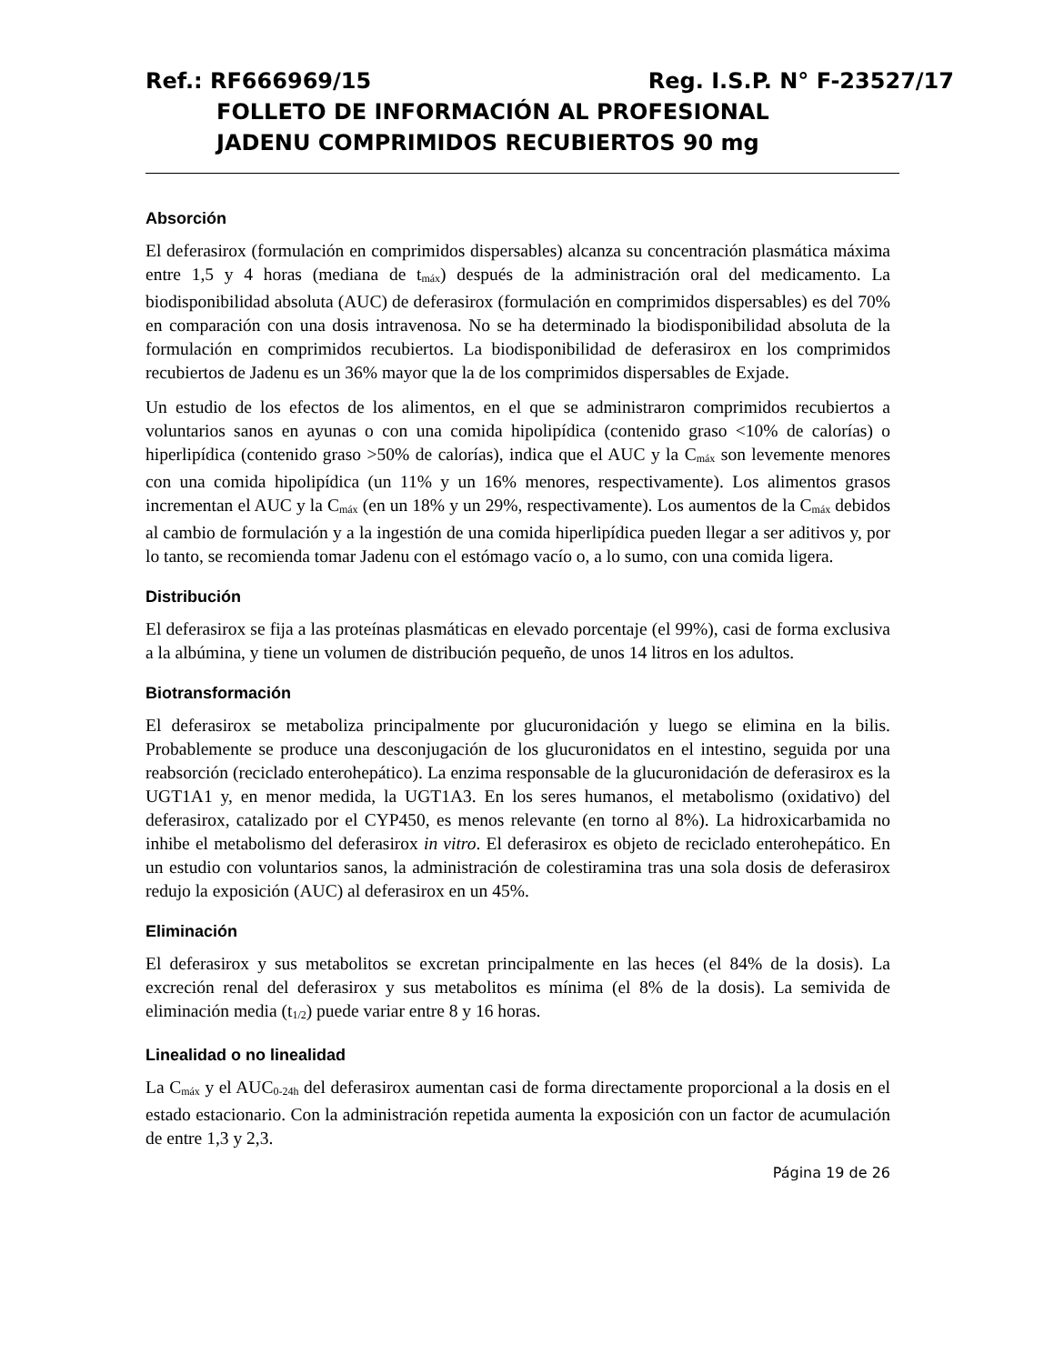Ref.: RF666969/15 Reg. I.S.P. N° F-23527/17
FOLLETO DE INFORMACIÓN AL PROFESIONAL
JADENU COMPRIMIDOS RECUBIERTOS 90 mg
Absorción
El deferasirox (formulación en comprimidos dispersables) alcanza su concentración plasmática máxima entre 1,5 y 4 horas (mediana de t<sub>máx</sub>) después de la administración oral del medicamento. La biodisponibilidad absoluta (AUC) de deferasirox (formulación en comprimidos dispersables) es del 70% en comparación con una dosis intravenosa. No se ha determinado la biodisponibilidad absoluta de la formulación en comprimidos recubiertos. La biodisponibilidad de deferasirox en los comprimidos recubiertos de Jadenu es un 36% mayor que la de los comprimidos dispersables de Exjade.
Un estudio de los efectos de los alimentos, en el que se administraron comprimidos recubiertos a voluntarios sanos en ayunas o con una comida hipolipídica (contenido graso <10% de calorías) o hiperlipídica (contenido graso >50% de calorías), indica que el AUC y la C<sub>máx</sub> son levemente menores con una comida hipolipídica (un 11% y un 16% menores, respectivamente). Los alimentos grasos incrementan el AUC y la C<sub>máx</sub> (en un 18% y un 29%, respectivamente). Los aumentos de la C<sub>máx</sub> debidos al cambio de formulación y a la ingestión de una comida hiperlipídica pueden llegar a ser aditivos y, por lo tanto, se recomienda tomar Jadenu con el estómago vacío o, a lo sumo, con una comida ligera.
Distribución
El deferasirox se fija a las proteínas plasmáticas en elevado porcentaje (el 99%), casi de forma exclusiva a la albúmina, y tiene un volumen de distribución pequeño, de unos 14 litros en los adultos.
Biotransformación
El deferasirox se metaboliza principalmente por glucuronidación y luego se elimina en la bilis. Probablemente se produce una desconjugación de los glucuronidatos en el intestino, seguida por una reabsorción (reciclado enterohepático). La enzima responsable de la glucuronidación de deferasirox es la UGT1A1 y, en menor medida, la UGT1A3. En los seres humanos, el metabolismo (oxidativo) del deferasirox, catalizado por el CYP450, es menos relevante (en torno al 8%). La hidroxicarbamida no inhibe el metabolismo del deferasirox in vitro. El deferasirox es objeto de reciclado enterohepático. En un estudio con voluntarios sanos, la administración de colestiramina tras una sola dosis de deferasirox redujo la exposición (AUC) al deferasirox en un 45%.
Eliminación
El deferasirox y sus metabolitos se excretan principalmente en las heces (el 84% de la dosis). La excreción renal del deferasirox y sus metabolitos es mínima (el 8% de la dosis). La semivida de eliminación media (t<sub>1/2</sub>) puede variar entre 8 y 16 horas.
Linealidad o no linealidad
La C<sub>máx</sub> y el AUC<sub>0-24h</sub> del deferasirox aumentan casi de forma directamente proporcional a la dosis en el estado estacionario. Con la administración repetida aumenta la exposición con un factor de acumulación de entre 1,3 y 2,3.
Página 19 de 26